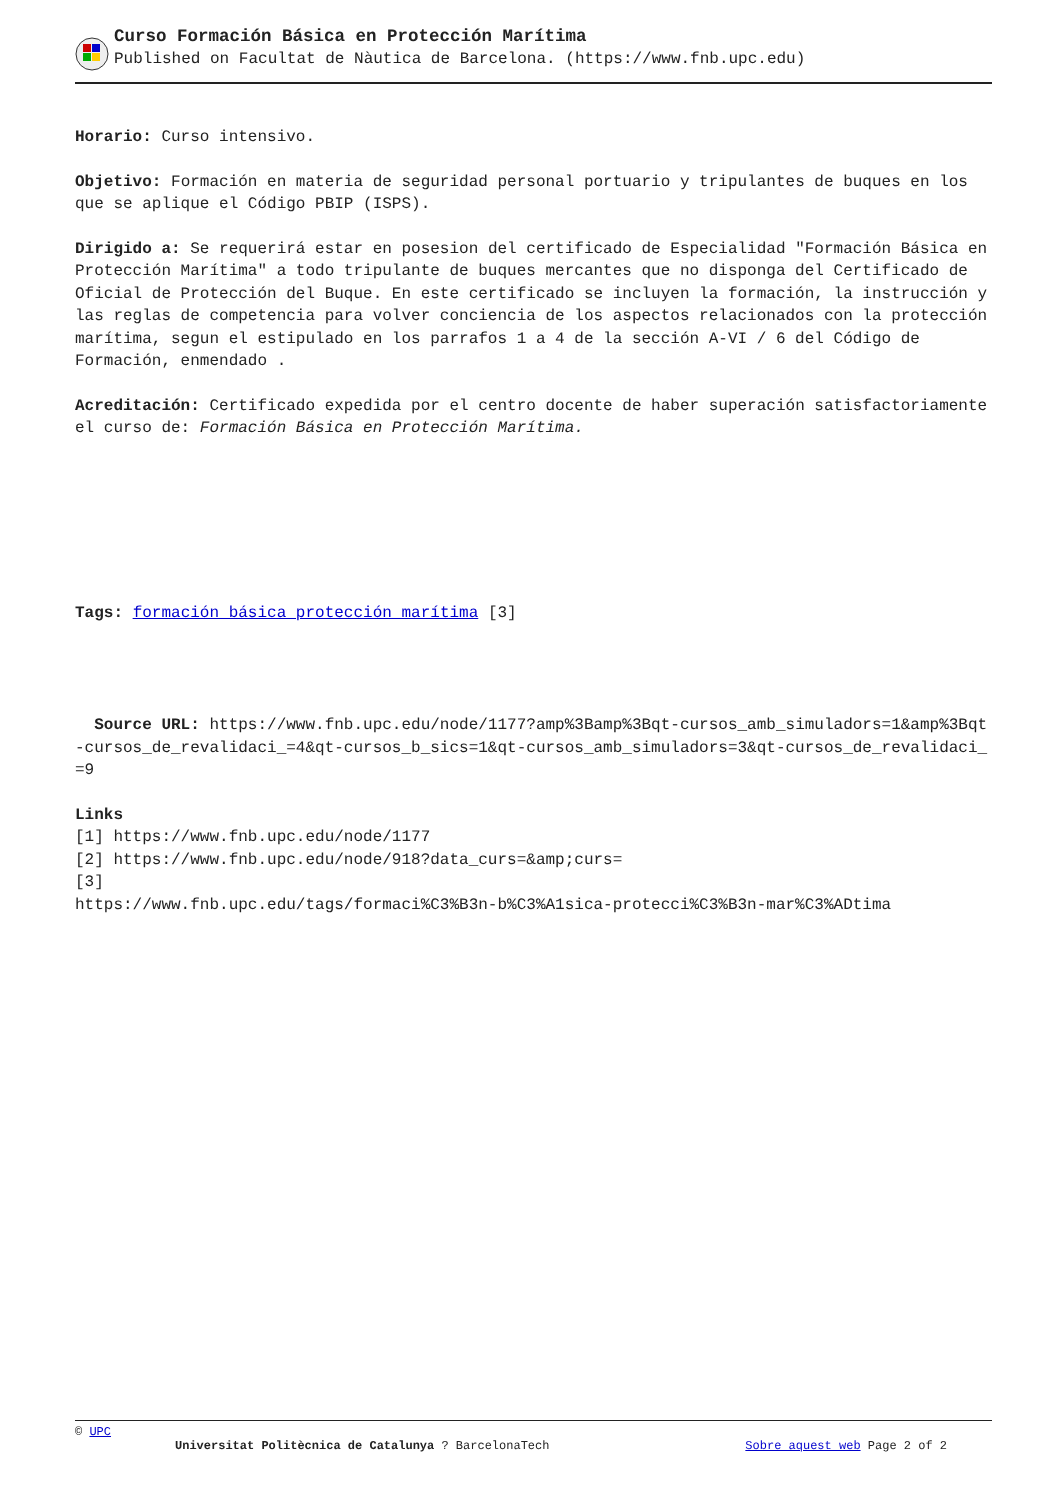Curso Formación Básica en Protección Marítima
Published on Facultat de Nàutica de Barcelona. (https://www.fnb.upc.edu)
Horario: Curso intensivo.
Objetivo: Formación en materia de seguridad personal portuario y tripulantes de buques en los que se aplique el Código PBIP (ISPS).
Dirigido a: Se requerirá estar en posesion del certificado de Especialidad "Formación Básica en Protección Marítima" a todo tripulante de buques mercantes que no disponga del Certificado de Oficial de Protección del Buque. En este certificado se incluyen la formación, la instrucción y las reglas de competencia para volver conciencia de los aspectos relacionados con la protección marítima, segun el estipulado en los parrafos 1 a 4 de la sección A-VI / 6 del Código de Formación, enmendado .
Acreditación: Certificado expedida por el centro docente de haber superación satisfactoriamente el curso de: Formación Básica en Protección Marítima.
Tags: formación básica protección marítima [3]
Source URL: https://www.fnb.upc.edu/node/1177?amp%3Bamp%3Bqt-cursos_amb_simuladors=1&amp%3Bqt-cursos_de_revalidaci_=4&qt-cursos_b_sics=1&qt-cursos_amb_simuladors=3&qt-cursos_de_revalidaci_=9
Links
[1] https://www.fnb.upc.edu/node/1177
[2] https://www.fnb.upc.edu/node/918?data_curs=&amp;curs=
[3]
https://www.fnb.upc.edu/tags/formaci%C3%B3n-b%C3%A1sica-protecci%C3%B3n-mar%C3%ADtima
© UPC
Universitat Politècnica de Catalunya ? BarcelonaTech Sobre aquest web Page 2 of 2